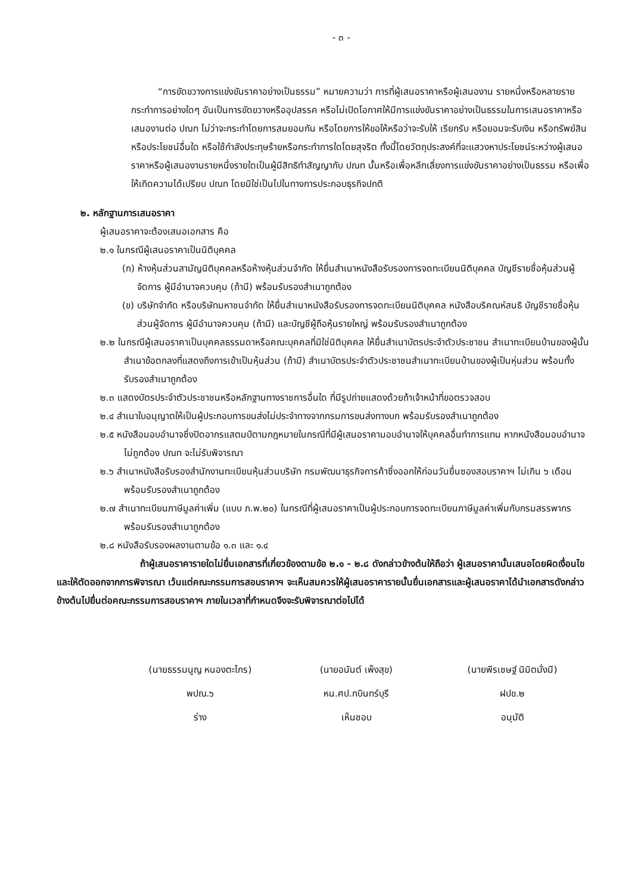- ๓ -
“การขัดขวางการแข่งขันราคาอย่างเป็นธรรม” หมายความว่า การที่ผู้เสนอราคาหรือผู้เสนองาน รายหนึ่งหรือหลายรายกระทำการอย่างใดๆ อันเป็นการขัดขวางหรืออุปสรรค หรือไม่เปิดโอกาศให้มีการแข่งขันราคาอย่างเป็นธรรมในการเสนอราคาหรือเสนองานต่อ ปณท ไม่ว่าจะกระทำโดยการสมยอมกัน หรือโดยการให้ขอให้หรือว่าจะรับให้ เรียกรับ หรือยอมจะรับเงิน หรือทรัพย์สิน หรือประโยชน์อื่นใด หรือใช้กำลังประทุษร้ายหรือกระทำการใดโดยสุจริต ทั้งนี้โดยวัตถุประสงค์ที่จะแสวงหาประโยชน์ระหว่างผู้เสนอราคาหรือผู้เสนองานรายหนึ่งรายใดเป็นผู้มีสิทธิทำสัญญากับ ปณท นั้นหรือเพื่อหลีกเลี่ยงการแข่งขันราคาอย่างเป็นธรรม หรือเพื่อให้เกิดความได้เปรียบ ปณท โดยมิใช่เป็นไปในทางการประกอบธุรกิจปกติ
๒. หลักฐานการเสนอราคา
ผู้เสนอราคาจะต้องเสนอเอกสาร คือ
๒.๑ ในกรณีผู้เสนอราคาเป็นนิติบุคคล
(ก) ห้างหุ้นส่วนสามัญนิติบุคคลหรือห้างหุ้นส่วนจำกัด ให้ยื่นสำเนาหนังสือรับรองการจดทะเบียนนิติบุคคล บัญชีรายชื่อหุ้นส่วนผู้จัดการ ผู้มีอำนาจควบคุม (ถ้ามี) พร้อมรับรองสำเนาถูกต้อง
(ข) บริษัทจำกัด หรือบริษัทมหาชนจำกัด ให้ยื่นสำเนาหนังสือรับรองการจดทะเบียนนิติบุคคล หนังสือบริคณห์สนธิ บัญชีรายชื่อหุ้นส่วนผู้จัดการ ผู้มีอำนาจควบคุม (ถ้ามี) และบัญชีผู้ถือหุ้นรายใหญ่ พร้อมรับรองสำเนาถูกต้อง
๒.๒ ในกรณีผู้เสนอราคาเป็นบุคคลธรรมดาหรือคณะบุคคลที่มิใช่นิติบุคคล ให้ยื่นสำเนาบัตรประจำตัวประชาชน สำเนาทะเบียนบ้านของผู้นั้น สำเนาข้อตกลงที่แสดงถึงการเข้าเป็นหุ้นส่วน (ถ้ามี) สำเนาบัตรประจำตัวประชาชนสำเนาทะเบียนบ้านของผู้เป็นหุ่นส่วน พร้อมทั้งรับรองสำเนาถูกต้อง
๒.๓ แสดงบัตรประจำตัวประชาชนหรือหลักฐานทางราชการอื่นใด ที่มีรูปถ่ายแสดงด้วยถ้าเจ้าหน้าที่ขอตรวจสอบ
๒.๔ สำเนาใบอนุญาตให้เป็นผู้ประกอบการขนส่งไม่ประจำทางจากกรมการขนส่งทางบก พร้อมรับรองสำเนาถูกต้อง
๒.๕ หนังสือมอบอำนาจซึ่งปิดอากรแสตมป์ตามกฎหมายในกรณีที่มีผู้เสนอราคามอบอำนาจให้บุคคลอื่นทำการแทน หากหนังสือมอบอำนาจไม่ถูกต้อง ปณท จะไม่รับพิจารณา
๒.๖ สำเนาหนังสือรับรองสำนักงานทะเบียนหุ้นส่วนบริษัท กรมพัฒนาธุรกิจการค้าซึ่งออกให้ก่อนวันยื่นซองสอบราคาฯ ไม่เกิน ๖ เดือน พร้อมรับรองสำเนาถูกต้อง
๒.๗ สำเนาทะเบียนภาษีมูลค่าเพิ่ม (แบบ ภ.พ.๒๐) ในกรณีที่ผู้เสนอราคาเป็นผู้ประกอบการจดทะเบียนภาษีมูลค่าเพิ่มกับกรมสรรพากร พร้อมรับรองสำเนาถูกต้อง
๒.๘ หนังสือรับรองผลงานตามข้อ ๑.๓ และ ๑.๔
ถ้าผู้เสนอราคารายใดไม่ยื่นเอกสารที่เกี่ยวข้องตามข้อ ๒.๑ - ๒.๘ ดังกล่าวข้างต้นให้ถือว่า ผู้เสนอราคานั้นเสนอโดยผิดเงื่อนไขและให้ตัดออกจากการพิจารณา เว้นแต่คณะกรรมการสอบราคาฯ จะเห็นสมควรให้ผู้เสนอราคารายนั้นยื่นเอกสารและผู้เสนอราคาได้นำเอกสารดังกล่าวข้างต้นไปยื่นต่อคณะกรรมการสอบราคาฯ ภายในเวลาที่กำหนดจึงจะรับพิจารณาต่อไปได้
(นายธรรมนูญ หนองตะไกร)
พปณ.๖
ร่าง
(นายอนันต์ เพ็งสุข)
หน.ศป.กบินทร์บุรี
เห็นชอบ
(นายพีรเชษฐ์ นิมิตมั่งมี)
ฝปข.๒
อนุมัติ